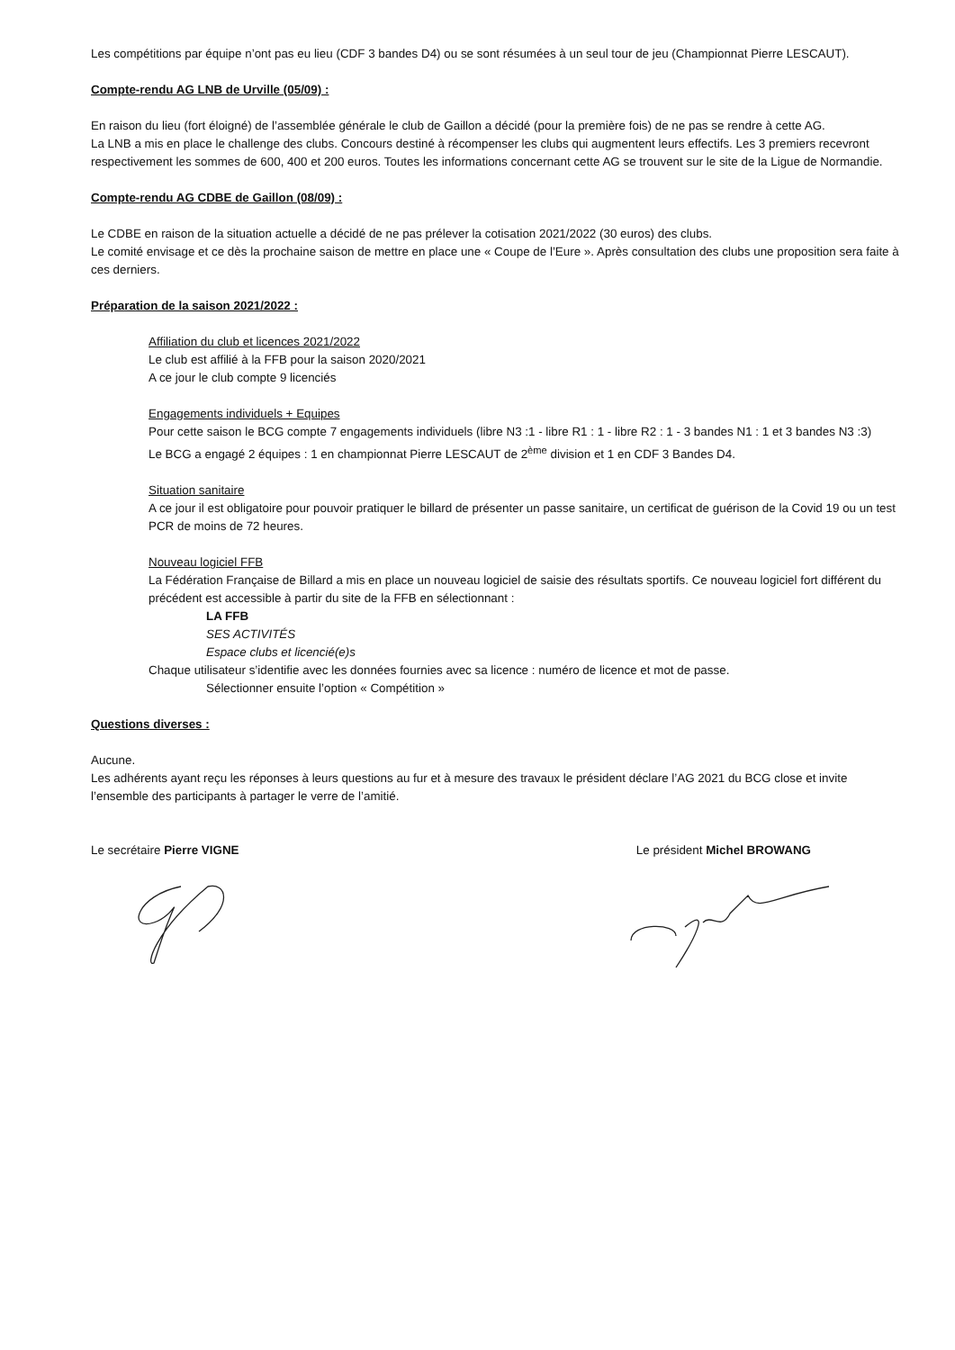Les compétitions par équipe n’ont pas eu lieu (CDF 3 bandes D4) ou se sont résumées à un seul tour de jeu (Championnat Pierre LESCAUT).
Compte-rendu AG LNB de Urville (05/09) :
En raison du lieu (fort éloigné) de l’assemblée générale le club de Gaillon a décidé (pour la première fois) de ne pas se rendre à cette AG.
La LNB a mis en place le challenge des clubs. Concours destiné à récompenser les clubs qui augmentent leurs effectifs. Les 3 premiers recevront respectivement les sommes de 600, 400 et 200 euros. Toutes les informations concernant cette AG se trouvent sur le site de la Ligue de Normandie.
Compte-rendu AG CDBE de Gaillon (08/09) :
Le CDBE en raison de la situation actuelle a décidé de ne pas prélever la cotisation 2021/2022 (30 euros) des clubs.
Le comité envisage et ce dès la prochaine saison de mettre en place une « Coupe de l’Eure ». Après consultation des clubs une proposition sera faite à ces derniers.
Préparation de la saison 2021/2022 :
Affiliation du club et licences 2021/2022
Le club est affilié à la FFB pour la saison 2020/2021
A ce jour le club compte 9 licenciés
Engagements individuels + Equipes
Pour cette saison le BCG compte 7 engagements individuels (libre N3 :1 - libre R1 : 1 - libre R2 : 1 - 3 bandes N1 : 1 et 3 bandes N3 :3)
Le BCG a engagé 2 équipes : 1 en championnat Pierre LESCAUT de 2<sup>ème</sup> division et 1 en CDF 3 Bandes D4.
Situation sanitaire
A ce jour il est obligatoire pour pouvoir pratiquer le billard de présenter un passe sanitaire, un certificat de guérison de la Covid 19 ou un test PCR de moins de 72 heures.
Nouveau logiciel FFB
La Fédération Française de Billard a mis en place un nouveau logiciel de saisie des résultats sportifs. Ce nouveau logiciel fort différent du précédent est accessible à partir du site de la FFB en sélectionnant :
LA FFB
SES ACTIVITÉS
Espace clubs et licencié(e)s
Chaque utilisateur s’identifie avec les données fournies avec sa licence : numéro de licence et mot de passe.
Sélectionner ensuite l’option « Compétition »
Questions diverses :
Aucune.
Les adhérents ayant reçu les réponses à leurs questions au fur et à mesure des travaux le président déclare l’AG 2021 du BCG close et invite l’ensemble des participants à partager le verre de l’amitié.
Le secrétaire Pierre VIGNE Le président Michel BROWANG